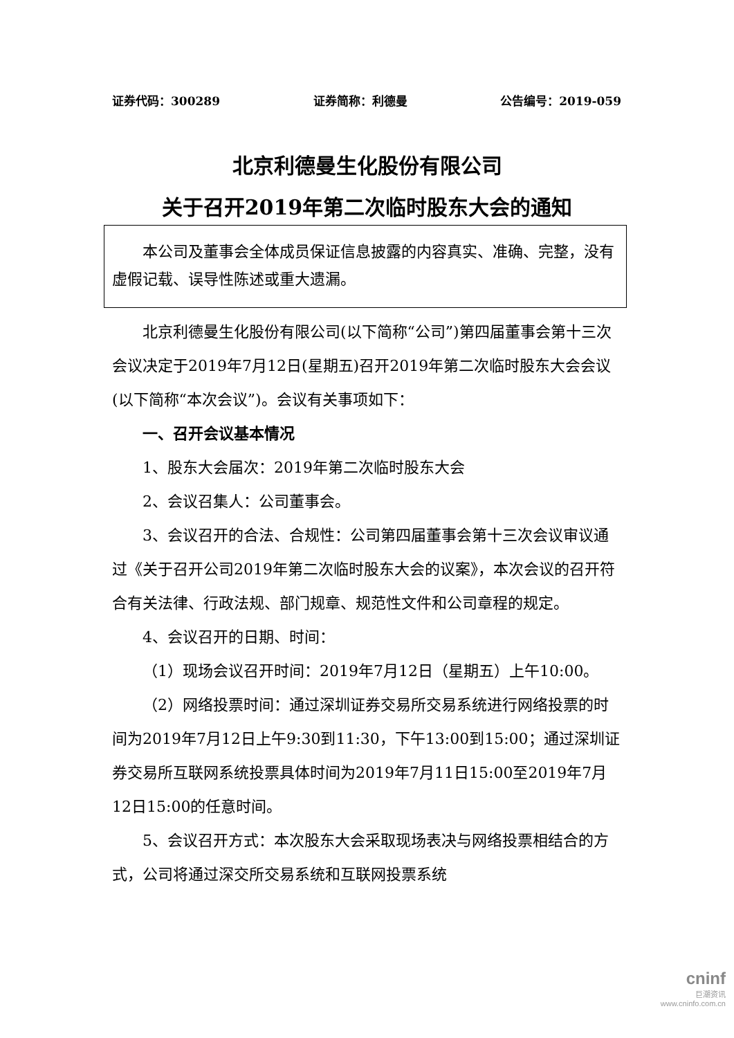证券代码：300289 证券简称：利德曼 公告编号：2019-059
北京利德曼生化股份有限公司
关于召开2019年第二次临时股东大会的通知
本公司及董事会全体成员保证信息披露的内容真实、准确、完整，没有虚假记载、误导性陈述或重大遗漏。
北京利德曼生化股份有限公司(以下简称“公司”)第四届董事会第十三次会议决定于2019年7月12日(星期五)召开2019年第二次临时股东大会会议(以下简称“本次会议”)。会议有关事项如下：
一、召开会议基本情况
1、股东大会届次：2019年第二次临时股东大会
2、会议召集人：公司董事会。
3、会议召开的合法、合规性：公司第四届董事会第十三次会议审议通过《关于召开公司2019年第二次临时股东大会的议案》，本次会议的召开符合有关法律、行政法规、部门规章、规范性文件和公司章程的规定。
4、会议召开的日期、时间：
（1）现场会议召开时间：2019年7月12日（星期五）上午10:00。
（2）网络投票时间：通过深圳证券交易所交易系统进行网络投票的时间为2019年7月12日上午9:30到11:30，下午13:00到15:00；通过深圳证券交易所互联网系统投票具体时间为2019年7月11日15:00至2019年7月12日15:00的任意时间。
5、会议召开方式：本次股东大会采取现场表决与网络投票相结合的方式，公司将通过深交所交易系统和互联网投票系统
cninf
巨潮资讯
www.cninfo.com.cn